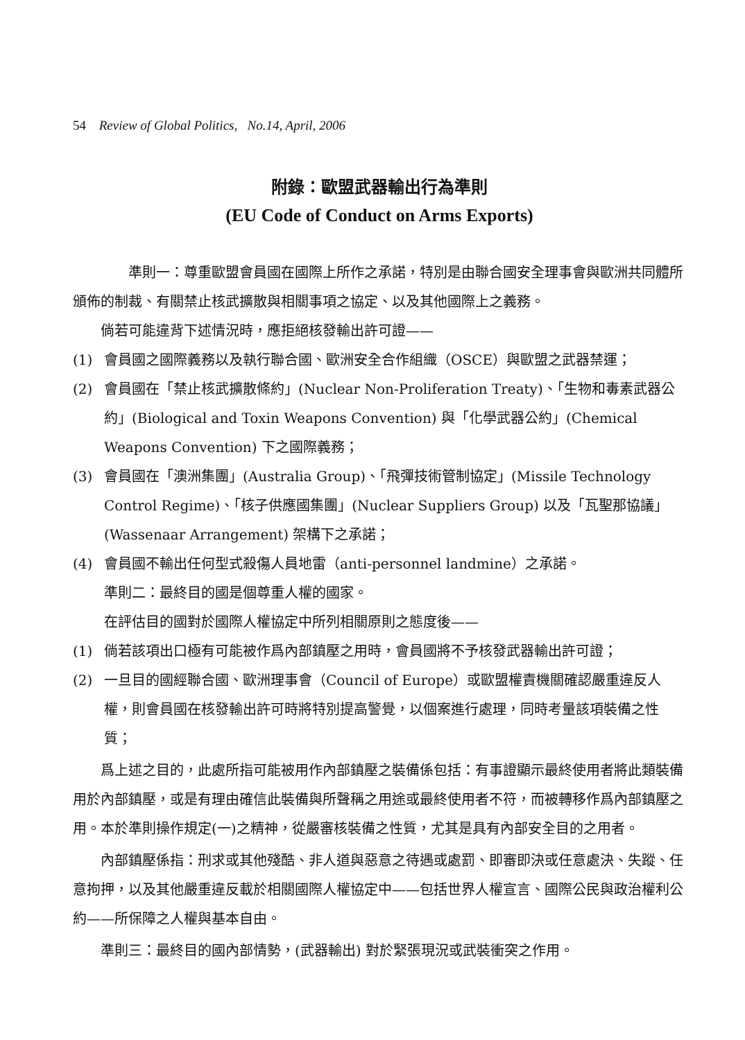54 Review of Global Politics, No.14, April, 2006
附錄：歐盟武器輸出行為準則
(EU Code of Conduct on Arms Exports)
準則一：尊重歐盟會員國在國際上所作之承諾，特別是由聯合國安全理事會與歐洲共同體所頒佈的制裁、有關禁止核武擴散與相關事項之協定、以及其他國際上之義務。
倘若可能違背下述情況時，應拒絕核發輸出許可證——
(1) 會員國之國際義務以及執行聯合國、歐洲安全合作組織（OSCE）與歐盟之武器禁運；
(2) 會員國在「禁止核武擴散條約」(Nuclear Non-Proliferation Treaty)、「生物和毒素武器公約」(Biological and Toxin Weapons Convention) 與「化學武器公約」(Chemical Weapons Convention) 下之國際義務；
(3) 會員國在「澳洲集團」(Australia Group)、「飛彈技術管制協定」(Missile Technology Control Regime)、「核子供應國集團」(Nuclear Suppliers Group) 以及「瓦聖那協議」(Wassenaar Arrangement) 架構下之承諾；
(4) 會員國不輸出任何型式殺傷人員地雷（anti-personnel landmine）之承諾。
準則二：最終目的國是個尊重人權的國家。
在評估目的國對於國際人權協定中所列相關原則之態度後——
(1) 倘若該項出口極有可能被作爲內部鎮壓之用時，會員國將不予核發武器輸出許可證；
(2) 一旦目的國經聯合國、歐洲理事會（Council of Europe）或歐盟權責機關確認嚴重違反人權，則會員國在核發輸出許可時將特別提高警覺，以個案進行處理，同時考量該項裝備之性質；
爲上述之目的，此處所指可能被用作內部鎮壓之裝備係包括：有事證顯示最終使用者將此類裝備用於內部鎮壓，或是有理由確信此裝備與所聲稱之用途或最終使用者不符，而被轉移作爲內部鎮壓之用。本於準則操作規定(一)之精神，從嚴審核裝備之性質，尤其是具有內部安全目的之用者。
內部鎮壓係指：刑求或其他殘酷、非人道與惡意之待遇或處罰、即審即決或任意處決、失蹤、任意拘押，以及其他嚴重違反載於相關國際人權協定中——包括世界人權宣言、國際公民與政治權利公約——所保障之人權與基本自由。
準則三：最終目的國內部情勢，(武器輸出) 對於緊張現況或武裝衝突之作用。